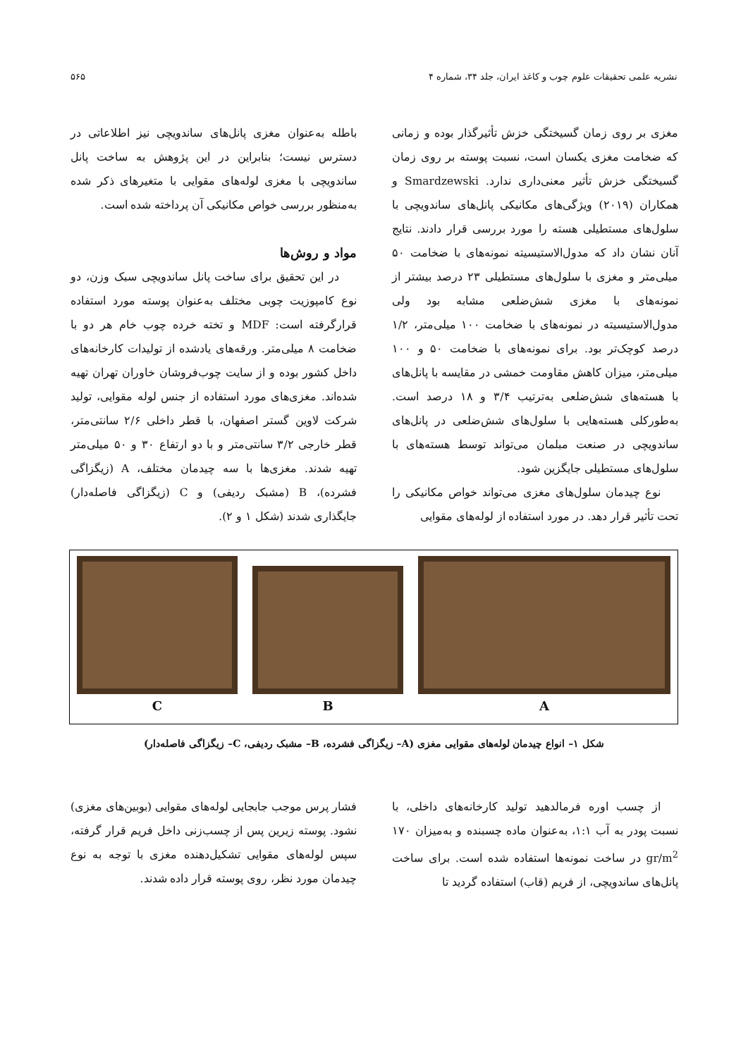نشریه علمی تحقیقات علوم چوب و کاغذ ایران، جلد ۳۴، شماره ۴ ۵۶۵
مغزی بر روی زمان گسیختگی خزش تأثیرگذار بوده و زمانی که ضخامت مغزی یکسان است، نسبت پوسته بر روی زمان گسیختگی خزش تأثیر معنی‌داری ندارد. Smardzewski و همکاران (۲۰۱۹) ویژگی‌های مکانیکی پانل‌های ساندویچی با سلول‌های مستطیلی هسته را مورد بررسی قرار دادند. نتایج آنان نشان داد که مدول‌الاستیسیته نمونه‌های با ضخامت ۵۰ میلی‌متر و مغزی با سلول‌های مستطیلی ۲۳ درصد بیشتر از نمونه‌های با مغزی شش‌ضلعی مشابه بود ولی مدول‌الاستیسیته در نمونه‌های با ضخامت ۱۰۰ میلی‌متر، ۱/۲ درصد کوچک‌تر بود. برای نمونه‌های با ضخامت ۵۰ و ۱۰۰ میلی‌متر، میزان کاهش مقاومت خمشی در مقایسه با پانل‌های با هسته‌های شش‌ضلعی به‌ترتیب ۳/۴ و ۱۸ درصد است. به‌طورکلی هسته‌هایی با سلول‌های شش‌ضلعی در پانل‌های ساندویچی در صنعت مبلمان می‌تواند توسط هسته‌های با سلول‌های مستطیلی جایگزین شود.
نوع چیدمان سلول‌های مغزی می‌تواند خواص مکانیکی را تحت تأثیر قرار دهد. در مورد استفاده از لوله‌های مقوایی
باطله به‌عنوان مغزی پانل‌های ساندویچی نیز اطلاعاتی در دسترس نیست؛ بنابراین در این پژوهش به ساخت پانل ساندویچی با مغزی لوله‌های مقوایی با متغیرهای ذکر شده به‌منظور بررسی خواص مکانیکی آن پرداخته شده است.
مواد و روش‌ها
در این تحقیق برای ساخت پانل ساندویچی سبک وزن، دو نوع کامپوزیت چوبی مختلف به‌عنوان پوسته مورد استفاده قرارگرفته است: MDF و تخته خرده چوب خام هر دو با ضخامت ۸ میلی‌متر. ورقه‌های یادشده از تولیدات کارخانه‌های داخل کشور بوده و از سایت چوب‌فروشان خاوران تهران تهیه شده‌اند. مغزی‌های مورد استفاده از جنس لوله مقوایی، تولید شرکت لاوین گستر اصفهان، با قطر داخلی ۲/۶ سانتی‌متر، قطر خارجی ۳/۲ سانتی‌متر و با دو ارتفاع ۳۰ و ۵۰ میلی‌متر تهیه شدند. مغزی‌ها با سه چیدمان مختلف، A (زیگزاگی فشرده)، B (مشبک ردیفی) و C (زیگزاگی فاصله‌دار) جایگذاری شدند (شکل ۱ و ۲).
C B A
شکل ۱– انواع چیدمان لوله‌های مقوایی مغزی (A– زیگزاگی فشرده، B– مشبک ردیفی، C– زیگزاگی فاصله‌دار)
از چسب اوره فرمالدهید تولید کارخانه‌های داخلی، با نسبت پودر به آب ۱:۱، به‌عنوان ماده چسبنده و به‌میزان ۱۷۰ gr/m<sup>2</sup> در ساخت نمونه‌ها استفاده شده است. برای ساخت پانل‌های ساندویچی، از فریم (قاب) استفاده گردید تا
فشار پرس موجب جابجایی لوله‌های مقوایی (بوبین‌های مغزی) نشود. پوسته زیرین پس از چسب‌زنی داخل فریم قرار گرفته، سپس لوله‌های مقوایی تشکیل‌دهنده مغزی با توجه به نوع چیدمان مورد نظر، روی پوسته قرار داده شدند.